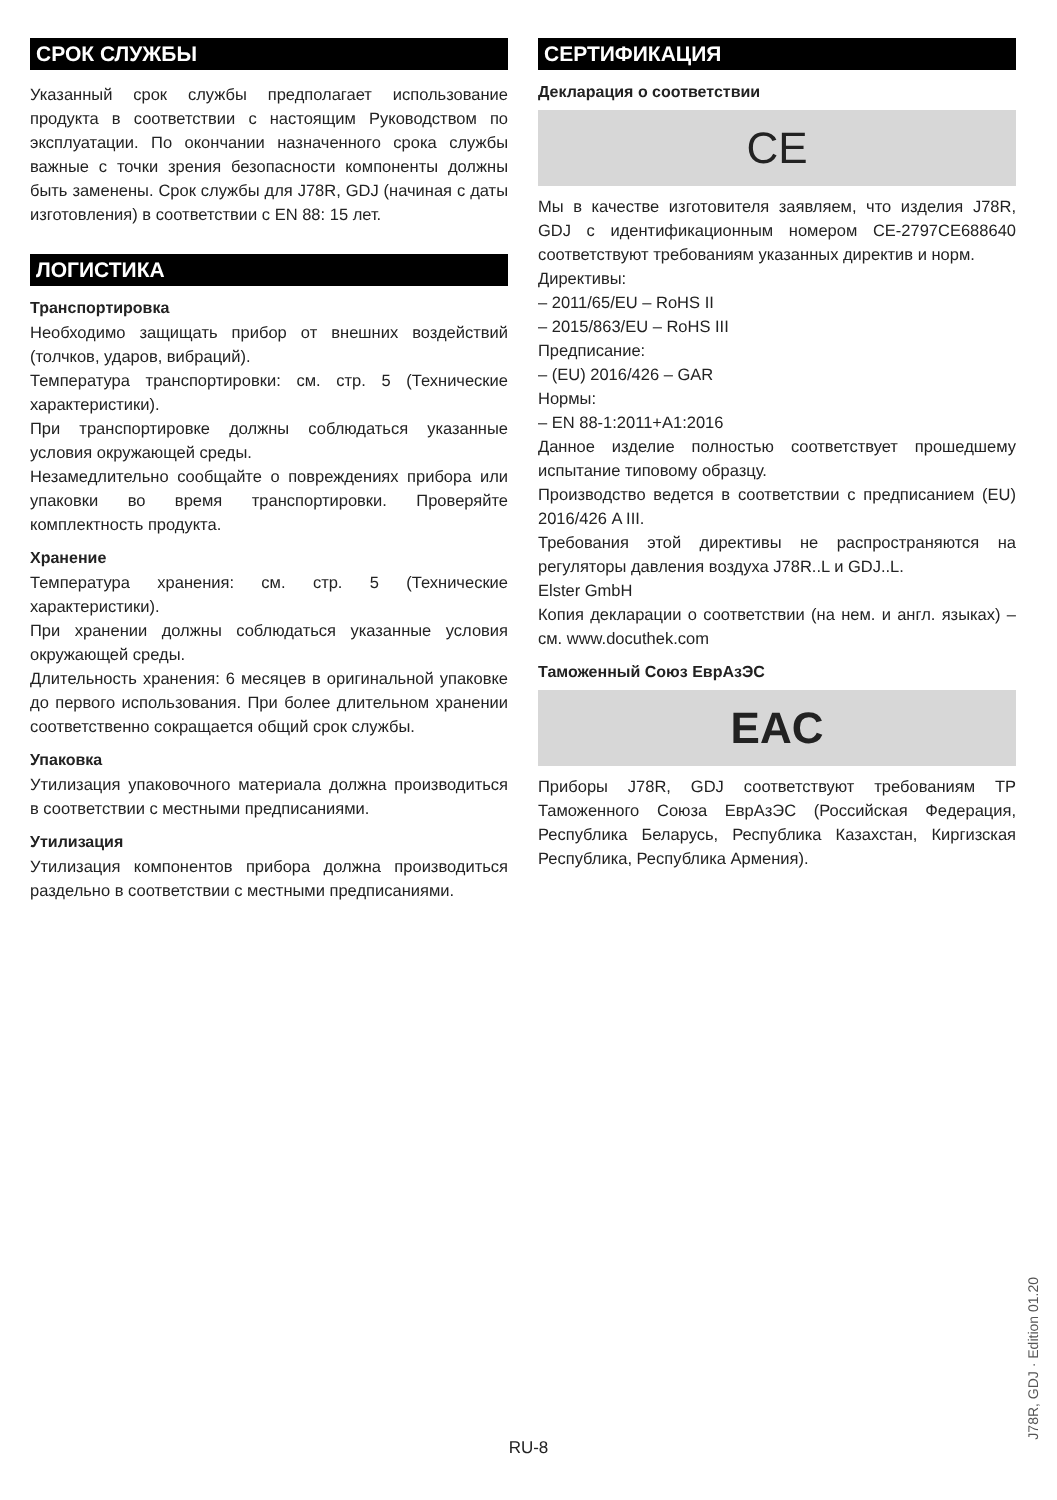СРОК СЛУЖБЫ
Указанный срок службы предполагает использование продукта в соответствии с настоящим Руководством по эксплуатации. По окончании назначенного срока службы важные с точки зрения безопасности компоненты должны быть заменены. Срок службы для J78R, GDJ (начиная с даты изготовления) в соответствии с EN 88: 15 лет.
ЛОГИСТИКА
Транспортировка
Необходимо защищать прибор от внешних воздействий (толчков, ударов, вибраций).
Температура транспортировки: см. стр. 5 (Технические характеристики).
При транспортировке должны соблюдаться указанные условия окружающей среды.
Незамедлительно сообщайте о повреждениях прибора или упаковки во время транспортировки. Проверяйте комплектность продукта.
Хранение
Температура хранения: см. стр. 5 (Технические характеристики).
При хранении должны соблюдаться указанные условия окружающей среды.
Длительность хранения: 6 месяцев в оригинальной упаковке до первого использования. При более длительном хранении соответственно сокращается общий срок службы.
Упаковка
Утилизация упаковочного материала должна производиться в соответствии с местными предписаниями.
Утилизация
Утилизация компонентов прибора должна производиться раздельно в соответствии с местными предписаниями.
СЕРТИФИКАЦИЯ
Декларация о соответствии
CE
Мы в качестве изготовителя заявляем, что изделия J78R, GDJ с идентификационным номером CE-2797CE688640 соответствуют требованиям указанных директив и норм.
Директивы:
– 2011/65/EU – RoHS II
– 2015/863/EU – RoHS III
Предписание:
– (EU) 2016/426 – GAR
Нормы:
– EN 88-1:2011+A1:2016
Данное изделие полностью соответствует прошедшему испытание типовому образцу.
Производство ведется в соответствии с предписанием (EU) 2016/426 A III.
Требования этой директивы не распространяются на регуляторы давления воздуха J78R..L и GDJ..L.
Elster GmbH
Копия декларации о соответствии (на нем. и англ. языках) – см. www.docuthek.com
Таможенный Союз ЕврАзЭС
EAC
Приборы J78R, GDJ соответствуют требованиям ТР Таможенного Союза ЕврАзЭС (Российская Федерация, Республика Беларусь, Республика Казахстан, Киргизская Республика, Республика Армения).
J78R, GDJ · Edition 01.20
RU-8